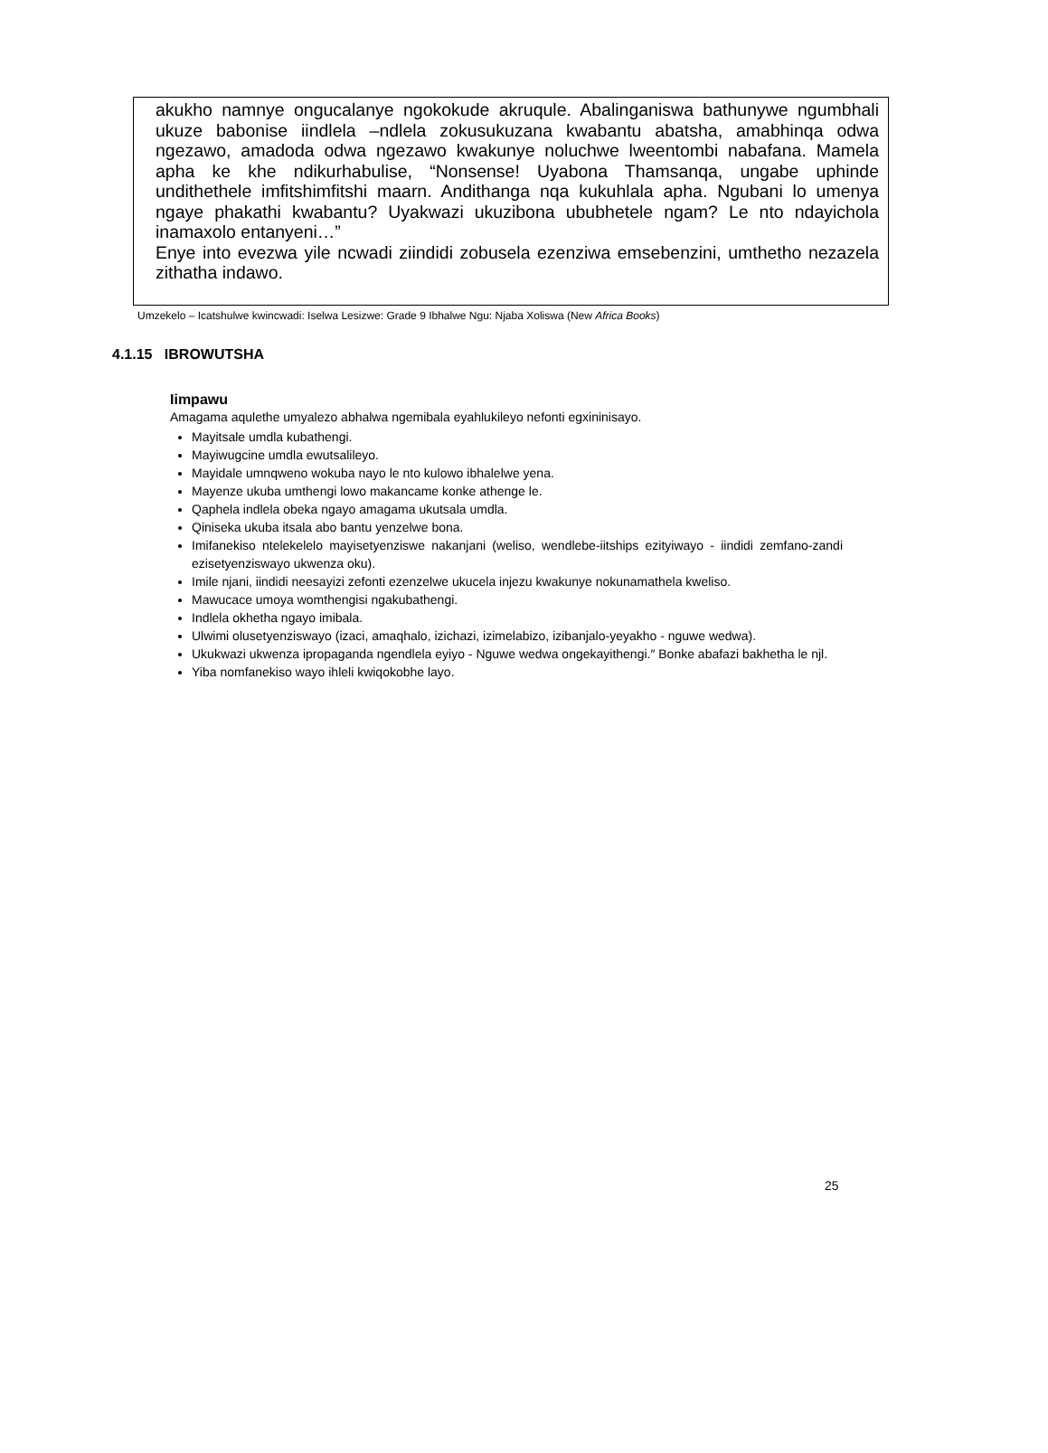akukho namnye ongucalanye ngokokude akruqule. Abalinganiswa bathunywe ngumbhali ukuze babonise iindlela –ndlela zokusukuzana kwabantu abatsha, amabhinqa odwa ngezawo, amadoda odwa ngezawo kwakunye noluchwe lweentombi nabafana. Mamela apha ke khe ndikurhabulise, “Nonsense! Uyabona Thamsanqa, ungabe uphinde undithethele imfitshimfitshi maarn. Andithanga nqa kukuhlala apha. Ngubani lo umenya ngaye phakathi kwabantu? Uyakwazi ukuzibona ububhetele ngam? Le nto ndayichola inamaxolo entanyeni…”
Enye into evezwa yile ncwadi ziindidi zobusela ezenziwa emsebenzini, umthetho nezazela zithatha indawo.
Umzekelo – Icatshulwe kwincwadi: Iselwa Lesizwe: Grade 9 Ibhalwe Ngu: Njaba Xoliswa (New Africa Books)
4.1.15 IBROWUTSHA
Iimpawu
Amagama aqulethe umyalezo abhalwa ngemibala eyahlukileyo nefonti egxininisayo.
Mayitsale umdla kubathengi.
Mayiwugcine umdla ewutsalileyo.
Mayidale umnqweno wokuba nayo le nto kulowo ibhalelwe yena.
Mayenze ukuba umthengi lowo makancame konke athenge le.
Qaphela indlela obeka ngayo amagama ukutsala umdla.
Qiniseka ukuba itsala abo bantu yenzelwe bona.
Imifanekiso ntelekelelo mayisetyenziswe nakanjani (weliso, wendlebe-iitships ezityiwayo - iindidi zemfano-zandi ezisetyenziswayo ukwenza oku).
Imile njani, iindidi neesayizi zefonti ezenzelwe ukucela injezu kwakunye nokunamathela kweliso.
Mawucace umoya womthengisi ngakubathengi.
Indlela okhetha ngayo imibala.
Ulwimi olusetyenziswayo (izaci, amaqhalo, izichazi, izimelabizo, izibanjalo-yeyakho - nguwe wedwa).
Ukukwazi ukwenza ipropaganda ngendlela eyiyo - Nguwe wedwa ongekayithengi.″ Bonke abafazi bakhetha le njl.
Yiba nomfanekiso wayo ihleli kwiqokobhe layo.
25